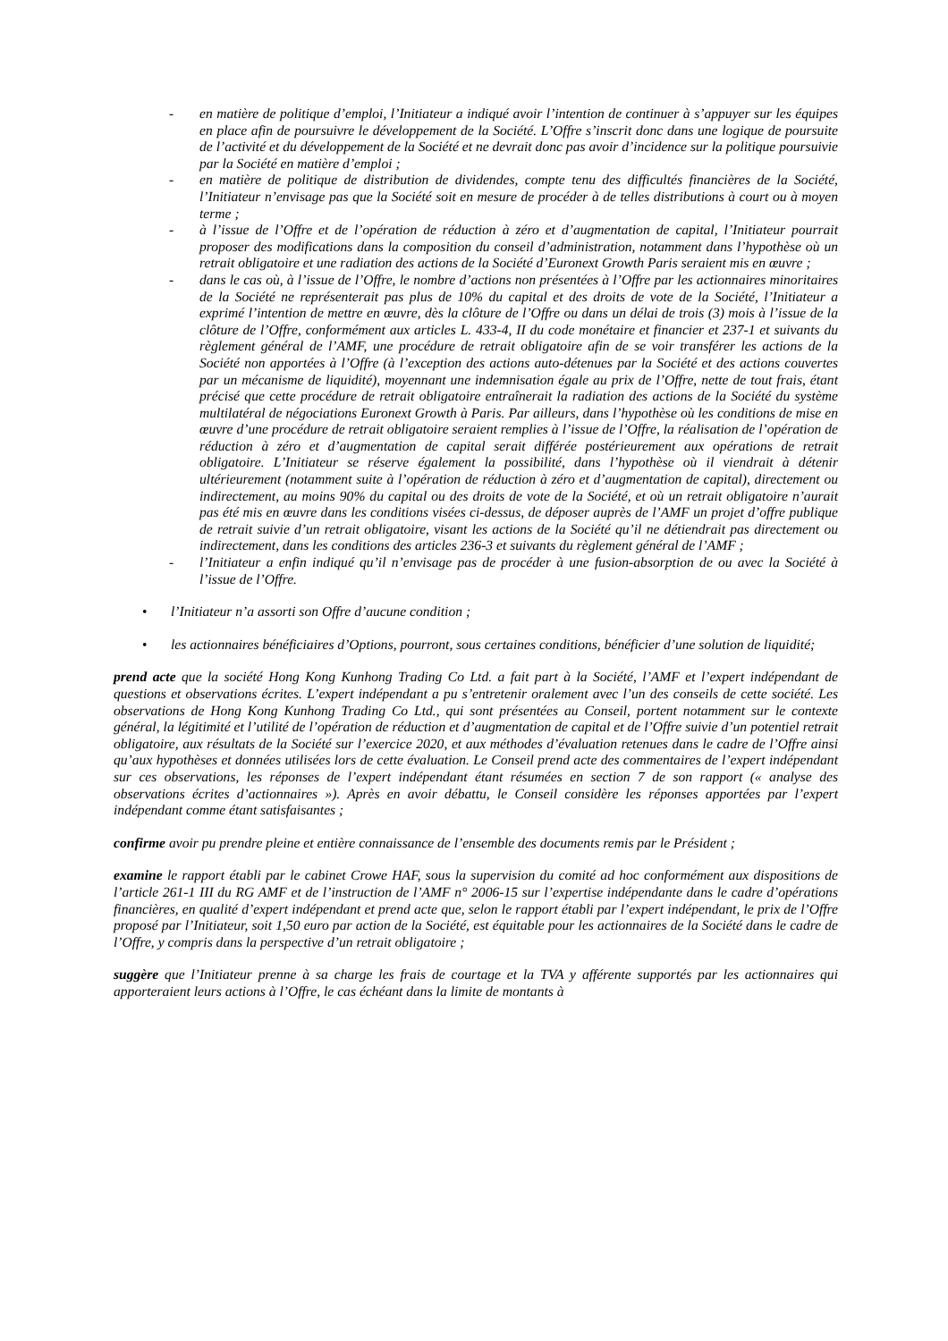- en matière de politique d’emploi, l’Initiateur a indiqué avoir l’intention de continuer à s’appuyer sur les équipes en place afin de poursuivre le développement de la Société. L’Offre s’inscrit donc dans une logique de poursuite de l’activité et du développement de la Société et ne devrait donc pas avoir d’incidence sur la politique poursuivie par la Société en matière d’emploi ;
- en matière de politique de distribution de dividendes, compte tenu des difficultés financières de la Société, l’Initiateur n’envisage pas que la Société soit en mesure de procéder à de telles distributions à court ou à moyen terme ;
- à l’issue de l’Offre et de l’opération de réduction à zéro et d’augmentation de capital, l’Initiateur pourrait proposer des modifications dans la composition du conseil d’administration, notamment dans l’hypothèse où un retrait obligatoire et une radiation des actions de la Société d’Euronext Growth Paris seraient mis en œuvre ;
- dans le cas où, à l’issue de l’Offre, le nombre d’actions non présentées à l’Offre par les actionnaires minoritaires de la Société ne représenterait pas plus de 10% du capital et des droits de vote de la Société, l’Initiateur a exprimé l’intention de mettre en œuvre, dès la clôture de l’Offre ou dans un délai de trois (3) mois à l’issue de la clôture de l’Offre, conformément aux articles L. 433-4, II du code monétaire et financier et 237-1 et suivants du règlement général de l’AMF, une procédure de retrait obligatoire afin de se voir transférer les actions de la Société non apportées à l’Offre (à l’exception des actions auto-détenues par la Société et des actions couvertes par un mécanisme de liquidité), moyennant une indemnisation égale au prix de l’Offre, nette de tout frais, étant précisé que cette procédure de retrait obligatoire entraînerait la radiation des actions de la Société du système multilatéral de négociations Euronext Growth à Paris. Par ailleurs, dans l’hypothèse où les conditions de mise en œuvre d’une procédure de retrait obligatoire seraient remplies à l’issue de l’Offre, la réalisation de l’opération de réduction à zéro et d’augmentation de capital serait différée postérieurement aux opérations de retrait obligatoire. L’Initiateur se réserve également la possibilité, dans l’hypothèse où il viendrait à détenir ultérieurement (notamment suite à l’opération de réduction à zéro et d’augmentation de capital), directement ou indirectement, au moins 90% du capital ou des droits de vote de la Société, et où un retrait obligatoire n’aurait pas été mis en œuvre dans les conditions visées ci-dessus, de déposer auprès de l’AMF un projet d’offre publique de retrait suivie d’un retrait obligatoire, visant les actions de la Société qu’il ne détiendrait pas directement ou indirectement, dans les conditions des articles 236-3 et suivants du règlement général de l’AMF ;
- l’Initiateur a enfin indiqué qu’il n’envisage pas de procéder à une fusion-absorption de ou avec la Société à l’issue de l’Offre.
• l’Initiateur n’a assorti son Offre d’aucune condition ;
• les actionnaires bénéficiaires d’Options, pourront, sous certaines conditions, bénéficier d’une solution de liquidité;
prend acte que la société Hong Kong Kunhong Trading Co Ltd. a fait part à la Société, l’AMF et l’expert indépendant de questions et observations écrites. L’expert indépendant a pu s’entretenir oralement avec l’un des conseils de cette société. Les observations de Hong Kong Kunhong Trading Co Ltd., qui sont présentées au Conseil, portent notamment sur le contexte général, la légitimité et l’utilité de l’opération de réduction et d’augmentation de capital et de l’Offre suivie d’un potentiel retrait obligatoire, aux résultats de la Société sur l’exercice 2020, et aux méthodes d’évaluation retenues dans le cadre de l’Offre ainsi qu’aux hypothèses et données utilisées lors de cette évaluation. Le Conseil prend acte des commentaires de l’expert indépendant sur ces observations, les réponses de l’expert indépendant étant résumées en section 7 de son rapport (« analyse des observations écrites d’actionnaires »). Après en avoir débattu, le Conseil considère les réponses apportées par l’expert indépendant comme étant satisfaisantes ;
confirme avoir pu prendre pleine et entière connaissance de l’ensemble des documents remis par le Président ;
examine le rapport établi par le cabinet Crowe HAF, sous la supervision du comité ad hoc conformément aux dispositions de l’article 261-1 III du RG AMF et de l’instruction de l’AMF n° 2006-15 sur l’expertise indépendante dans le cadre d’opérations financières, en qualité d’expert indépendant et prend acte que, selon le rapport établi par l’expert indépendant, le prix de l’Offre proposé par l’Initiateur, soit 1,50 euro par action de la Société, est équitable pour les actionnaires de la Société dans le cadre de l’Offre, y compris dans la perspective d’un retrait obligatoire ;
suggère que l’Initiateur prenne à sa charge les frais de courtage et la TVA y afférente supportés par les actionnaires qui apporteraient leurs actions à l’Offre, le cas échéant dans la limite de montants à